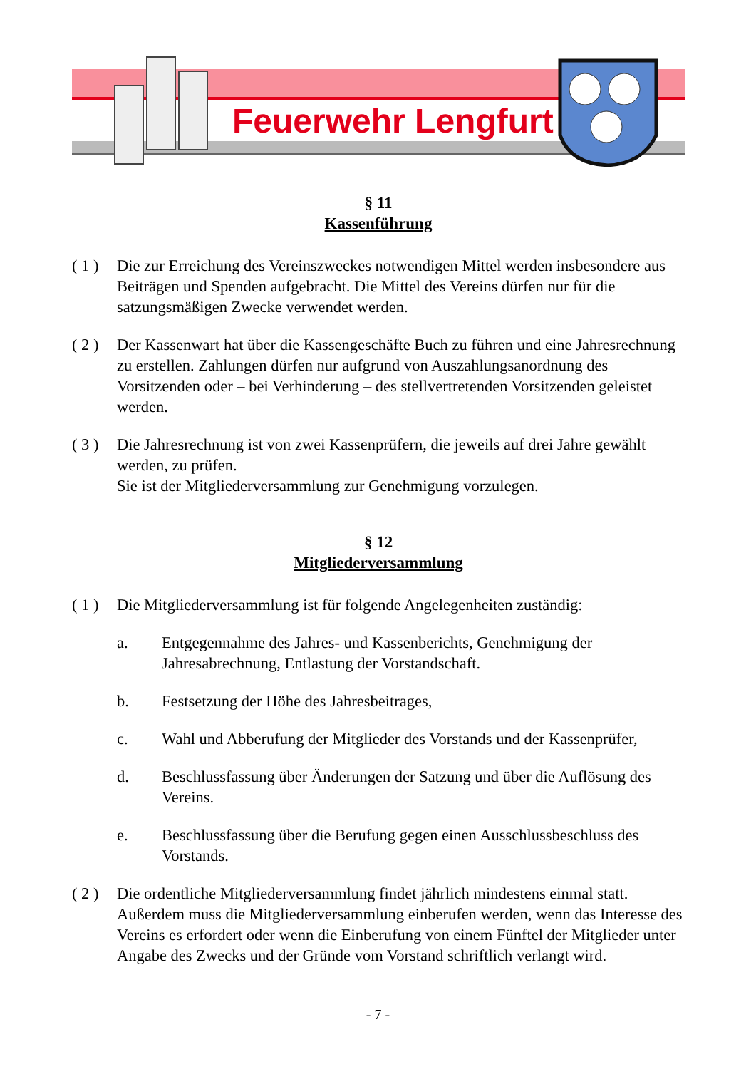Feuerwehr Lengfurt
§ 11
Kassenführung
( 1 )
Die zur Erreichung des Vereinszweckes notwendigen Mittel werden insbesondere aus Beiträgen und Spenden aufgebracht. Die Mittel des Vereins dürfen nur für die satzungsmäßigen Zwecke verwendet werden.
( 2 )
Der Kassenwart hat über die Kassengeschäfte Buch zu führen und eine Jahresrechnung zu erstellen. Zahlungen dürfen nur aufgrund von Auszahlungsanordnung des Vorsitzenden oder – bei Verhinderung – des stellvertretenden Vorsitzenden geleistet werden.
( 3 )
Die Jahresrechnung ist von zwei Kassenprüfern, die jeweils auf drei Jahre gewählt werden, zu prüfen.
Sie ist der Mitgliederversammlung zur Genehmigung vorzulegen.
§ 12
Mitgliederversammlung
( 1 )
Die Mitgliederversammlung ist für folgende Angelegenheiten zuständig:
a. Entgegennahme des Jahres- und Kassenberichts, Genehmigung der Jahresabrechnung, Entlastung der Vorstandschaft.
b. Festsetzung der Höhe des Jahresbeitrages,
c. Wahl und Abberufung der Mitglieder des Vorstands und der Kassenprüfer,
d. Beschlussfassung über Änderungen der Satzung und über die Auflösung des Vereins.
e. Beschlussfassung über die Berufung gegen einen Ausschlussbeschluss des Vorstands.
( 2 )
Die ordentliche Mitgliederversammlung findet jährlich mindestens einmal statt. Außerdem muss die Mitgliederversammlung einberufen werden, wenn das Interesse des Vereins es erfordert oder wenn die Einberufung von einem Fünftel der Mitglieder unter Angabe des Zwecks und der Gründe vom Vorstand schriftlich verlangt wird.
- 7 -